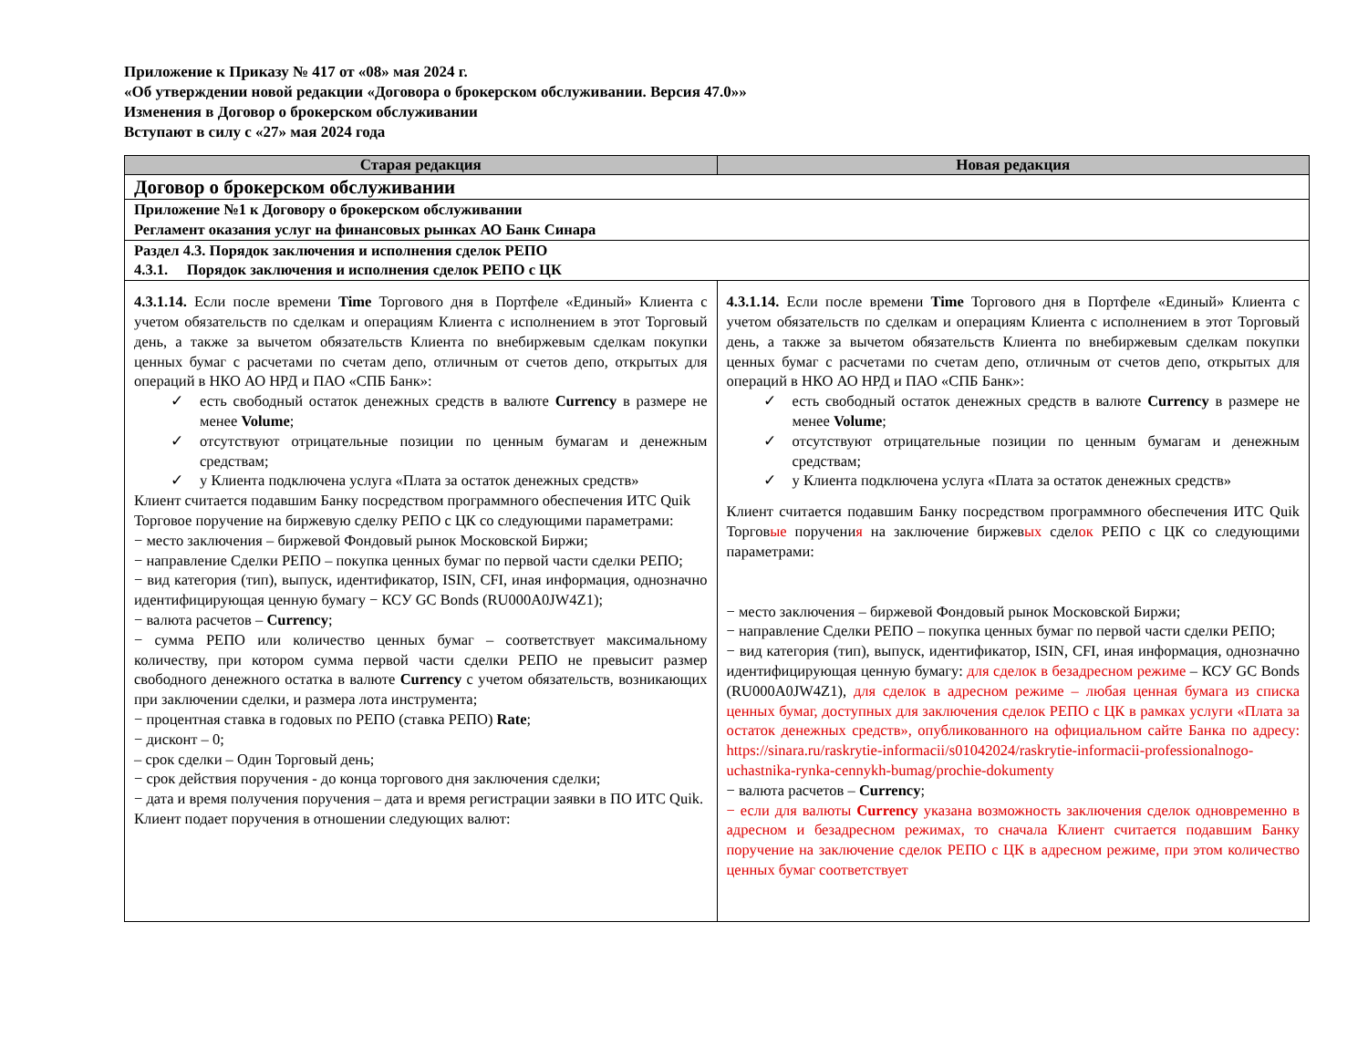Приложение к Приказу № 417 от «08» мая 2024 г.
«Об утверждении новой редакции «Договора о брокерском обслуживании. Версия 47.0»»
Изменения в Договор о брокерском обслуживании
Вступают в силу с «27» мая 2024 года
| Старая редакция | Новая редакция |
| --- | --- |
| Договор о брокерском обслуживании | |
| Приложение №1 к Договору о брокерском обслуживании Регламент оказания услуг на финансовых рынках АО Банк Синара | |
| Раздел 4.3. Порядок заключения и исполнения сделок РЕПО 4.3.1. Порядок заключения и исполнения сделок РЕПО с ЦК | |
| 4.3.1.14. Если после времени Time Торгового дня в Портфеле «Единый» Клиента с учетом обязательств по сделкам и операциям Клиента с исполнением в этот Торговый день, а также за вычетом обязательств Клиента по внебиржевым сделкам покупки ценных бумаг с расчетами по счетам депо, отличным от счетов депо, открытых для операций в НКО АО НРД и ПАО «СПБ Банк»: ✓ есть свободный остаток денежных средств в валюте Currency в размере не менее Volume ; ✓ отсутствуют отрицательные позиции по ценным бумагам и денежным средствам; ✓ у Клиента подключена услуга «Плата за остаток денежных средств» Клиент считается подавшим Банку посредством программного обеспечения ИТС Quik Торговое поручение на биржевую сделку РЕПО с ЦК со следующими параметрами: − место заключения – биржевой Фондовый рынок Московской Биржи; − направление Сделки РЕПО – покупка ценных бумаг по первой части сделки РЕПО; − вид категория (тип), выпуск, идентификатор, ISIN, CFI, иная информация, однозначно идентифицирующая ценную бумагу − КСУ GC Bonds (RU000A0JW4Z1); − валюта расчетов – Currency ; − сумма РЕПО или количество ценных бумаг – соответствует максимальному количеству, при котором сумма первой части сделки РЕПО не превысит размер свободного денежного остатка в валюте Currency с учетом обязательств, возникающих при заключении сделки, и размера лота инструмента; − процентная ставка в годовых по РЕПО (ставка РЕПО) Rate ; − дисконт – 0; – срок сделки – Один Торговый день; − срок действия поручения - до конца торгового дня заключения сделки; − дата и время получения поручения – дата и время регистрации заявки в ПО ИТС Quik. Клиент подает поручения в отношении следующих валют: | 4.3.1.14. Если после времени Time Торгового дня в Портфеле «Единый» Клиента с учетом обязательств по сделкам и операциям Клиента с исполнением в этот Торговый день, а также за вычетом обязательств Клиента по внебиржевым сделкам покупки ценных бумаг с расчетами по счетам депо, отличным от счетов депо, открытых для операций в НКО АО НРД и ПАО «СПБ Банк»: ✓ есть свободный остаток денежных средств в валюте Currency в размере не менее Volume ; ✓ отсутствуют отрицательные позиции по ценным бумагам и денежным средствам; ✓ у Клиента подключена услуга «Плата за остаток денежных средств» Клиент считается подавшим Банку посредством программного обеспечения ИТС Quik Торгов ые поручени я на заключение биржев ых сдел ок РЕПО с ЦК со следующими параметрами: − место заключения – биржевой Фондовый рынок Московской Биржи; − направление Сделки РЕПО – покупка ценных бумаг по первой части сделки РЕПО; − вид категория (тип), выпуск, идентификатор, ISIN, CFI, иная информация, однозначно идентифицирующая ценную бумагу: для сделок в безадресном режиме – КСУ GC Bonds (RU000A0JW4Z1), для сделок в адресном режиме – любая ценная бумага из списка ценных бумаг, доступных для заключения сделок РЕПО с ЦК в рамках услуги «Плата за остаток денежных средств», опубликованного на официальном сайте Банка по адресу: https://sinara.ru/raskrytie-informacii/s01042024/raskrytie-informacii-professionalnogo-uchastnika-rynka-cennykh-bumag/prochie-dokumenty − валюта расчетов – Currency ; − если для валюты Currency указана возможность заключения сделок одновременно в адресном и безадресном режимах, то сначала Клиент считается подавшим Банку поручение на заключение сделок РЕПО с ЦК в адресном режиме, при этом количество ценных бумаг соответствует |